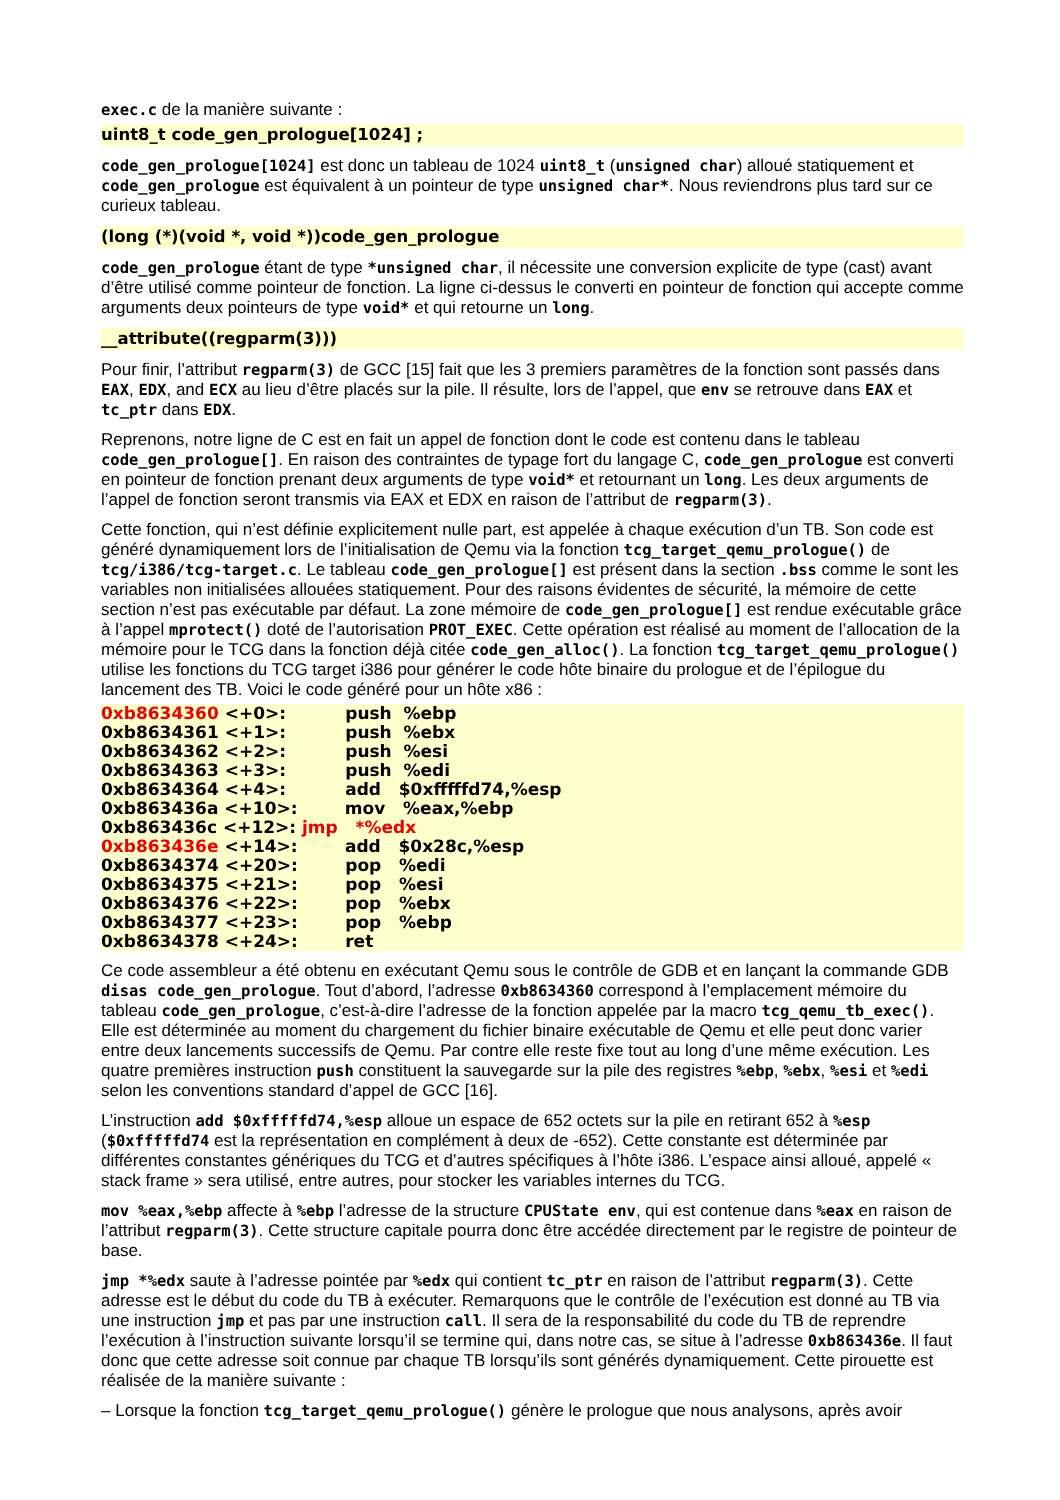exec.c de la manière suivante :
uint8_t code_gen_prologue[1024] ;
code_gen_prologue[1024] est donc un tableau de 1024 uint8_t (unsigned char) alloué statiquement et code_gen_prologue est équivalent à un pointeur de type unsigned char*. Nous reviendrons plus tard sur ce curieux tableau.
(long (*)(void *, void *))code_gen_prologue
code_gen_prologue étant de type *unsigned char, il nécessite une conversion explicite de type (cast) avant d’être utilisé comme pointeur de fonction. La ligne ci-dessus le converti en pointeur de fonction qui accepte comme arguments deux pointeurs de type void* et qui retourne un long.
__attribute((regparm(3)))
Pour finir, l’attribut regparm(3) de GCC [15] fait que les 3 premiers paramètres de la fonction sont passés dans EAX, EDX, and ECX au lieu d’être placés sur la pile. Il résulte, lors de l’appel, que env se retrouve dans EAX et tc_ptr dans EDX.
Reprenons, notre ligne de C est en fait un appel de fonction dont le code est contenu dans le tableau code_gen_prologue[]. En raison des contraintes de typage fort du langage C, code_gen_prologue est converti en pointeur de fonction prenant deux arguments de type void* et retournant un long. Les deux arguments de l’appel de fonction seront transmis via EAX et EDX en raison de l’attribut de regparm(3).
Cette fonction, qui n’est définie explicitement nulle part, est appelée à chaque exécution d’un TB. Son code est généré dynamiquement lors de l’initialisation de Qemu via la fonction tcg_target_qemu_prologue() de tcg/i386/tcg-target.c. Le tableau code_gen_prologue[] est présent dans la section .bss comme le sont les variables non initialisées allouées statiquement. Pour des raisons évidentes de sécurité, la mémoire de cette section n’est pas exécutable par défaut. La zone mémoire de code_gen_prologue[] est rendue exécutable grâce à l’appel mprotect() doté de l’autorisation PROT_EXEC. Cette opération est réalisé au moment de l’allocation de la mémoire pour le TCG dans la fonction déjà citée code_gen_alloc(). La fonction tcg_target_qemu_prologue() utilise les fonctions du TCG target i386 pour générer le code hôte binaire du prologue et de l’épilogue du lancement des TB. Voici le code généré pour un hôte x86 :
0xb8634360 <+0>: push %ebp 0xb8634361 <+1>: push %ebx 0xb8634362 <+2>: push %esi 0xb8634363 <+3>: push %edi 0xb8634364 <+4>: add $0xfffffd74,%esp 0xb863436a <+10>: mov %eax,%ebp 0xb863436c <+12>: jmp *%edx 0xb863436e <+14>: add $0x28c,%esp 0xb8634374 <+20>: pop %edi 0xb8634375 <+21>: pop %esi 0xb8634376 <+22>: pop %ebx 0xb8634377 <+23>: pop %ebp 0xb8634378 <+24>: ret
Ce code assembleur a été obtenu en exécutant Qemu sous le contrôle de GDB et en lançant la commande GDB disas code_gen_prologue. Tout d’abord, l’adresse 0xb8634360 correspond à l’emplacement mémoire du tableau code_gen_prologue, c’est-à-dire l’adresse de la fonction appelée par la macro tcg_qemu_tb_exec(). Elle est déterminée au moment du chargement du fichier binaire exécutable de Qemu et elle peut donc varier entre deux lancements successifs de Qemu. Par contre elle reste fixe tout au long d’une même exécution. Les quatre premières instruction push constituent la sauvegarde sur la pile des registres %ebp, %ebx, %esi et %edi selon les conventions standard d’appel de GCC [16].
L’instruction add $0xfffffd74,%esp alloue un espace de 652 octets sur la pile en retirant 652 à %esp ($0xfffffd74 est la représentation en complément à deux de -652). Cette constante est déterminée par différentes constantes génériques du TCG et d’autres spécifiques à l’hôte i386. L’espace ainsi alloué, appelé « stack frame » sera utilisé, entre autres, pour stocker les variables internes du TCG.
mov %eax,%ebp affecte à %ebp l’adresse de la structure CPUState env, qui est contenue dans %eax en raison de l’attribut regparm(3). Cette structure capitale pourra donc être accédée directement par le registre de pointeur de base.
jmp *%edx saute à l’adresse pointée par %edx qui contient tc_ptr en raison de l’attribut regparm(3). Cette adresse est le début du code du TB à exécuter. Remarquons que le contrôle de l’exécution est donné au TB via une instruction jmp et pas par une instruction call. Il sera de la responsabilité du code du TB de reprendre l’exécution à l’instruction suivante lorsqu’il se termine qui, dans notre cas, se situe à l’adresse 0xb863436e. Il faut donc que cette adresse soit connue par chaque TB lorsqu’ils sont générés dynamiquement. Cette pirouette est réalisée de la manière suivante :
– Lorsque la fonction tcg_target_qemu_prologue() génère le prologue que nous analysons, après avoir